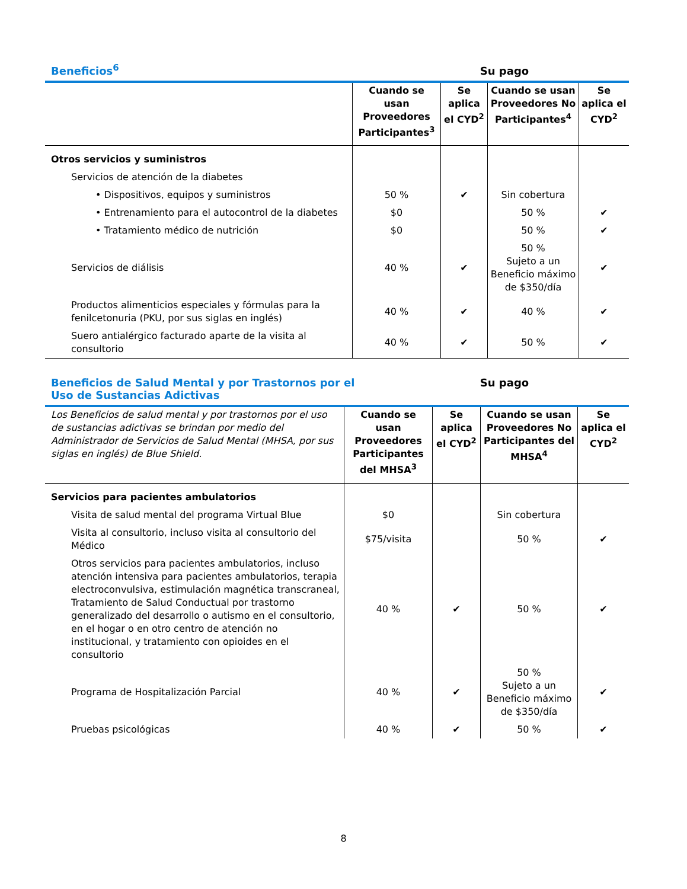Beneficios<sup>6</sup> Su pago
| | Cuando se usan Proveedores Participantes<sup>3</sup> | Se aplica el CYD<sup>2</sup> | Cuando se usan Proveedores No Participantes<sup>4</sup> | Se aplica el CYD<sup>2</sup> |
| --- | --- | --- | --- | --- |
| Otros servicios y suministros | | | | |
| Servicios de atención de la diabetes | | | | |
| • Dispositivos, equipos y suministros | 50 % | ✔ | Sin cobertura | |
| • Entrenamiento para el autocontrol de la diabetes | $0 | | 50 % | ✔ |
| • Tratamiento médico de nutrición | $0 | | 50 % | ✔ |
| Servicios de diálisis | 40 % | ✔ | 50 % Sujeto a un Beneficio máximo de $350/día | ✔ |
| Productos alimenticios especiales y fórmulas para la fenilcetonuria (PKU, por sus siglas en inglés) | 40 % | ✔ | 40 % | ✔ |
| Suero antialérgico facturado aparte de la visita al consultorio | 40 % | ✔ | 50 % | ✔ |
Beneficios de Salud Mental y por Trastornos por el
Uso de Sustancias Adictivas Su pago
| Los Beneficios de salud mental y por trastornos por el uso de sustancias adictivas se brindan por medio del Administrador de Servicios de Salud Mental (MHSA, por sus siglas en inglés) de Blue Shield. | Cuando se usan Proveedores Participantes del MHSA<sup>3</sup> | Se aplica el CYD<sup>2</sup> | Cuando se usan Proveedores No Participantes del MHSA<sup>4</sup> | Se aplica el CYD<sup>2</sup> |
| --- | --- | --- | --- | --- |
| Servicios para pacientes ambulatorios | | | | |
| Visita de salud mental del programa Virtual Blue | $0 | | Sin cobertura | |
| Visita al consultorio, incluso visita al consultorio del Médico | $75/visita | | 50 % | ✔ |
| Otros servicios para pacientes ambulatorios, incluso atención intensiva para pacientes ambulatorios, terapia electroconvulsiva, estimulación magnética transcraneal, Tratamiento de Salud Conductual por trastorno generalizado del desarrollo o autismo en el consultorio, en el hogar o en otro centro de atención no institucional, y tratamiento con opioides en el consultorio | 40 % | ✔ | 50 % | ✔ |
| Programa de Hospitalización Parcial | 40 % | ✔ | 50 % Sujeto a un Beneficio máximo de $350/día | ✔ |
| Pruebas psicológicas | 40 % | ✔ | 50 % | ✔ |
8